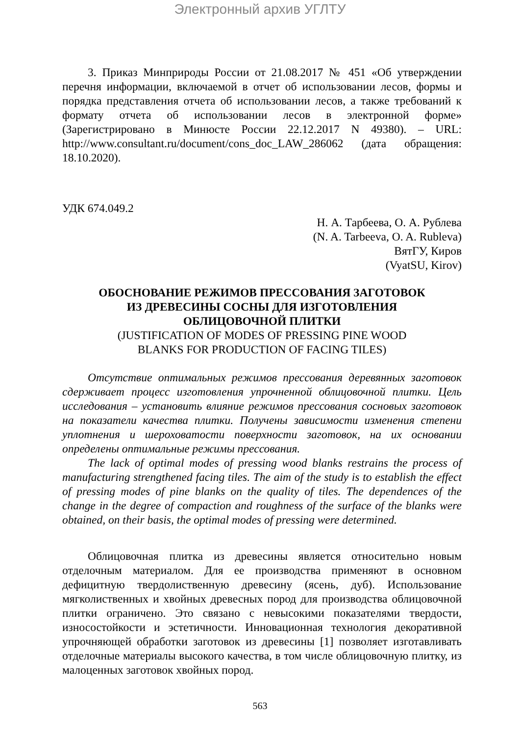Электронный архив УГЛТУ
3. Приказ Минприроды России от 21.08.2017 № 451 «Об утверждении перечня информации, включаемой в отчет об использовании лесов, формы и порядка представления отчета об использовании лесов, а также требований к формату отчета об использовании лесов в электронной форме» (Зарегистрировано в Минюсте России 22.12.2017 N 49380). – URL: http://www.consultant.ru/document/cons_doc_LAW_286062 (дата обращения: 18.10.2020).
УДК 674.049.2
Н. А. Тарбеева, О. А. Рублева
(N. A. Tarbeeva, O. A. Rubleva)
ВятГУ, Киров
(VyatSU, Kirov)
ОБОСНОВАНИЕ РЕЖИМОВ ПРЕССОВАНИЯ ЗАГОТОВОК
ИЗ ДРЕВЕСИНЫ СОСНЫ ДЛЯ ИЗГОТОВЛЕНИЯ
ОБЛИЦОВОЧНОЙ ПЛИТКИ
(JUSTIFICATION OF MODES OF PRESSING PINE WOOD
BLANKS FOR PRODUCTION OF FACING TILES)
Отсутствие оптимальных режимов прессования деревянных заготовок сдерживает процесс изготовления упрочненной облицовочной плитки. Цель исследования – установить влияние режимов прессования сосновых заготовок на показатели качества плитки. Получены зависимости изменения степени уплотнения и шероховатости поверхности заготовок, на их основании определены оптимальные режимы прессования.
The lack of optimal modes of pressing wood blanks restrains the process of manufacturing strengthened facing tiles. The aim of the study is to establish the effect of pressing modes of pine blanks on the quality of tiles. The dependences of the change in the degree of compaction and roughness of the surface of the blanks were obtained, on their basis, the optimal modes of pressing were determined.
Облицовочная плитка из древесины является относительно новым отделочным материалом. Для ее производства применяют в основном дефицитную твердолиственную древесину (ясень, дуб). Использование мягколиственных и хвойных древесных пород для производства облицовочной плитки ограничено. Это связано с невысокими показателями твердости, износостойкости и эстетичности. Инновационная технология декоративной упрочняющей обработки заготовок из древесины [1] позволяет изготавливать отделочные материалы высокого качества, в том числе облицовочную плитку, из малоценных заготовок хвойных пород.
563